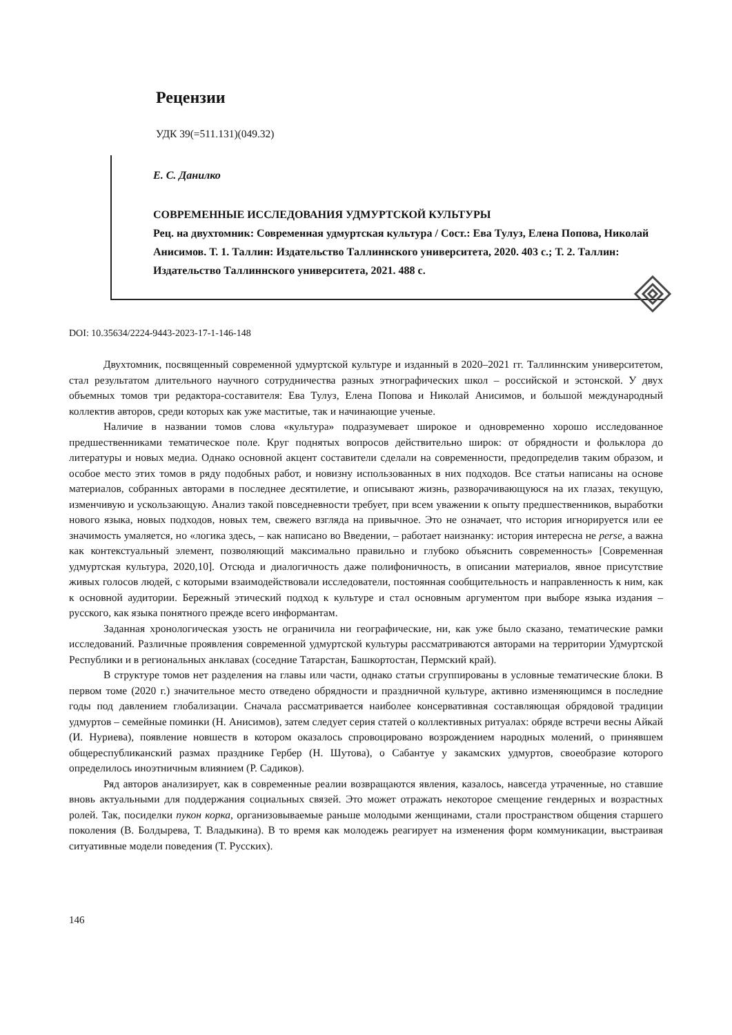Рецензии
УДК 39(=511.131)(049.32)
Е. С. Данилко
СОВРЕМЕННЫЕ ИССЛЕДОВАНИЯ УДМУРТСКОЙ КУЛЬТУРЫ
Рец. на двухтомник: Современная удмуртская культура / Сост.: Ева Тулуз, Елена Попова, Николай Анисимов. Т. 1. Таллин: Издательство Таллиннского университета, 2020. 403 с.; Т. 2. Таллин: Издательство Таллиннского университета, 2021. 488 с.
DOI: 10.35634/2224-9443-2023-17-1-146-148
Двухтомник, посвященный современной удмуртской культуре и изданный в 2020–2021 гг. Таллиннским университетом, стал результатом длительного научного сотрудничества разных этнографических школ – российской и эстонской. У двух объемных томов три редактора-составителя: Ева Тулуз, Елена Попова и Николай Анисимов, и большой международный коллектив авторов, среди которых как уже маститые, так и начинающие ученые.
Наличие в названии томов слова «культура» подразумевает широкое и одновременно хорошо исследованное предшественниками тематическое поле. Круг поднятых вопросов действительно широк: от обрядности и фольклора до литературы и новых медиа. Однако основной акцент составители сделали на современности, предопределив таким образом, и особое место этих томов в ряду подобных работ, и новизну использованных в них подходов. Все статьи написаны на основе материалов, собранных авторами в последнее десятилетие, и описывают жизнь, разворачивающуюся на их глазах, текущую, изменчивую и ускользающую. Анализ такой повседневности требует, при всем уважении к опыту предшественников, выработки нового языка, новых подходов, новых тем, свежего взгляда на привычное. Это не означает, что история игнорируется или ее значимость умаляется, но «логика здесь, – как написано во Введении, – работает наизнанку: история интересна не perse, а важна как контекстуальный элемент, позволяющий максимально правильно и глубоко объяснить современность» [Современная удмуртская культура, 2020,10]. Отсюда и диалогичность даже полифоничность, в описании материалов, явное присутствие живых голосов людей, с которыми взаимодействовали исследователи, постоянная сообщительность и направленность к ним, как к основной аудитории. Бережный этический подход к культуре и стал основным аргументом при выборе языка издания – русского, как языка понятного прежде всего информантам.
Заданная хронологическая узость не ограничила ни географические, ни, как уже было сказано, тематические рамки исследований. Различные проявления современной удмуртской культуры рассматриваются авторами на территории Удмуртской Республики и в региональных анклавах (соседние Татарстан, Башкортостан, Пермский край).
В структуре томов нет разделения на главы или части, однако статьи сгруппированы в условные тематические блоки. В первом томе (2020 г.) значительное место отведено обрядности и праздничной культуре, активно изменяющимся в последние годы под давлением глобализации. Сначала рассматривается наиболее консервативная составляющая обрядовой традиции удмуртов – семейные поминки (Н. Анисимов), затем следует серия статей о коллективных ритуалах: обряде встречи весны Айкай (И. Нуриева), появление новшеств в котором оказалось спровоцировано возрождением народных молений, о принявшем общереспубликанский размах празднике Гербер (Н. Шутова), о Сабантуе у закамских удмуртов, своеобразие которого определилось иноэтничным влиянием (Р. Садиков).
Ряд авторов анализирует, как в современные реалии возвращаются явления, казалось, навсегда утраченные, но ставшие вновь актуальными для поддержания социальных связей. Это может отражать некоторое смещение гендерных и возрастных ролей. Так, посиделки пукон корка, организовываемые раньше молодыми женщинами, стали пространством общения старшего поколения (В. Болдырева, Т. Владыкина). В то время как молодежь реагирует на изменения форм коммуникации, выстраивая ситуативные модели поведения (Т. Русских).
146